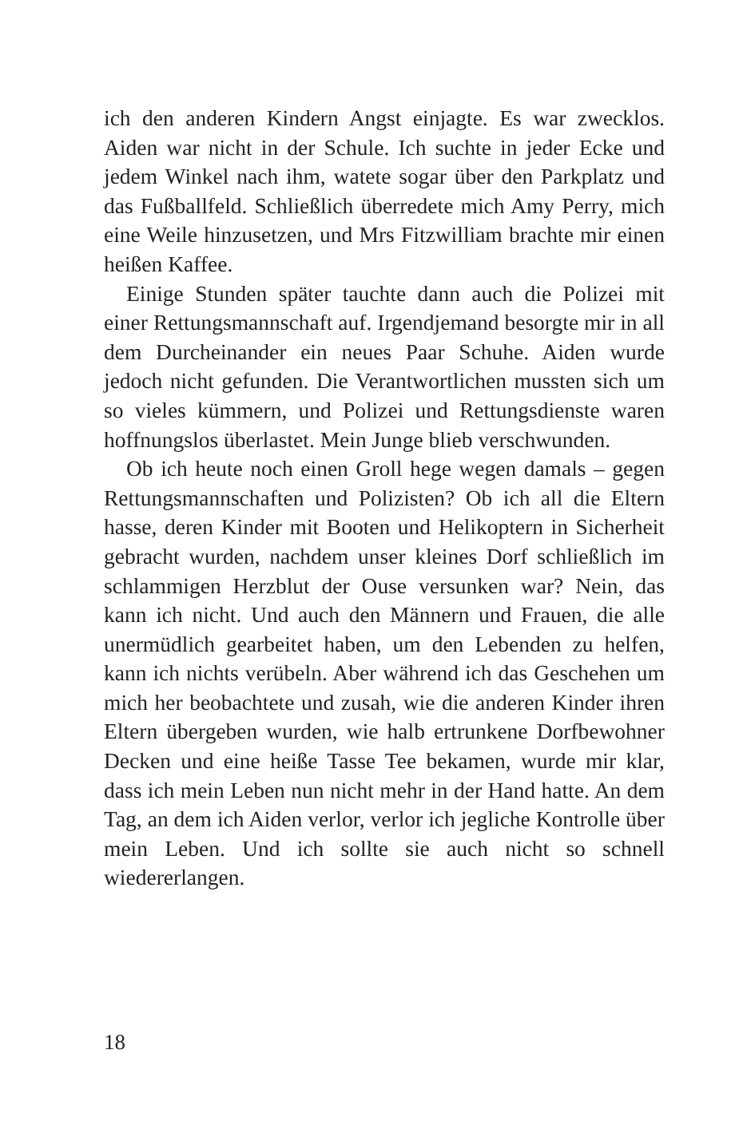ich den anderen Kindern Angst einjagte. Es war zwecklos. Aiden war nicht in der Schule. Ich suchte in jeder Ecke und jedem Winkel nach ihm, watete sogar über den Parkplatz und das Fußballfeld. Schließlich überredete mich Amy Perry, mich eine Weile hinzusetzen, und Mrs Fitzwilliam brachte mir einen heißen Kaffee.
Einige Stunden später tauchte dann auch die Polizei mit einer Rettungsmannschaft auf. Irgendjemand besorgte mir in all dem Durcheinander ein neues Paar Schuhe. Aiden wurde jedoch nicht gefunden. Die Verantwortlichen mussten sich um so vieles kümmern, und Polizei und Rettungsdienste waren hoffnungslos überlastet. Mein Junge blieb verschwunden.
Ob ich heute noch einen Groll hege wegen damals – gegen Rettungsmannschaften und Polizisten? Ob ich all die Eltern hasse, deren Kinder mit Booten und Helikoptern in Sicherheit gebracht wurden, nachdem unser kleines Dorf schließlich im schlammigen Herzblut der Ouse versunken war? Nein, das kann ich nicht. Und auch den Männern und Frauen, die alle unermüdlich gearbeitet haben, um den Lebenden zu helfen, kann ich nichts verübeln. Aber während ich das Geschehen um mich her beobachtete und zusah, wie die anderen Kinder ihren Eltern übergeben wurden, wie halb ertrunkene Dorfbewohner Decken und eine heiße Tasse Tee bekamen, wurde mir klar, dass ich mein Leben nun nicht mehr in der Hand hatte. An dem Tag, an dem ich Aiden verlor, verlor ich jegliche Kontrolle über mein Leben. Und ich sollte sie auch nicht so schnell wiedererlangen.
18